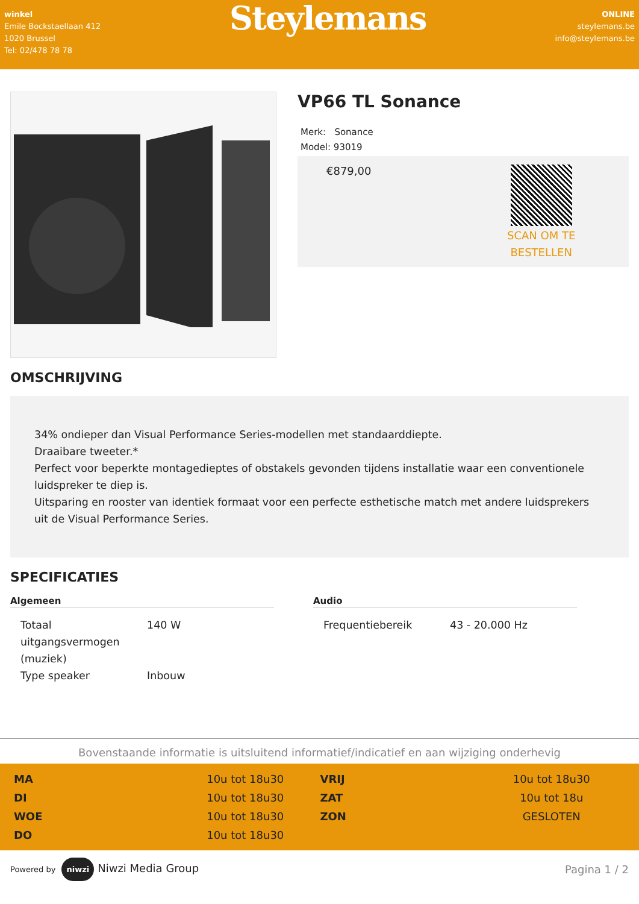winkel
Emile Bockstaellaan 412
1020 Brussel
Tel: 02/478 78 78
Steylemans
ONLINE
steylemans.be
info@steylemans.be
VP66 TL Sonance
Merk: Sonance
Model: 93019
€879,00
SCAN OM TE
BESTELLEN
OMSCHRIJVING
34% ondieper dan Visual Performance Series-modellen met standaarddiepte.
Draaibare tweeter.*
Perfect voor beperkte montagedieptes of obstakels gevonden tijdens installatie waar een conventionele luidspreker te diep is.
Uitsparing en rooster van identiek formaat voor een perfecte esthetische match met andere luidsprekers uit de Visual Performance Series.
SPECIFICATIES
Algemeen
| Totaal uitgangsvermogen (muziek) | 140 W |
| Type speaker | Inbouw |
Audio
| Frequentiebereik | 43 - 20.000 Hz |
Bovenstaande informatie is uitsluitend informatief/indicatief en aan wijziging onderhevig
| MA | 10u tot 18u30 | VRIJ | 10u tot 18u30 |
| DI | 10u tot 18u30 | ZAT | 10u tot 18u |
| WOE | 10u tot 18u30 | ZON | GESLOTEN |
| DO | 10u tot 18u30 | | |
Powered by niwzi Niwzi Media Group
Pagina 1 / 2